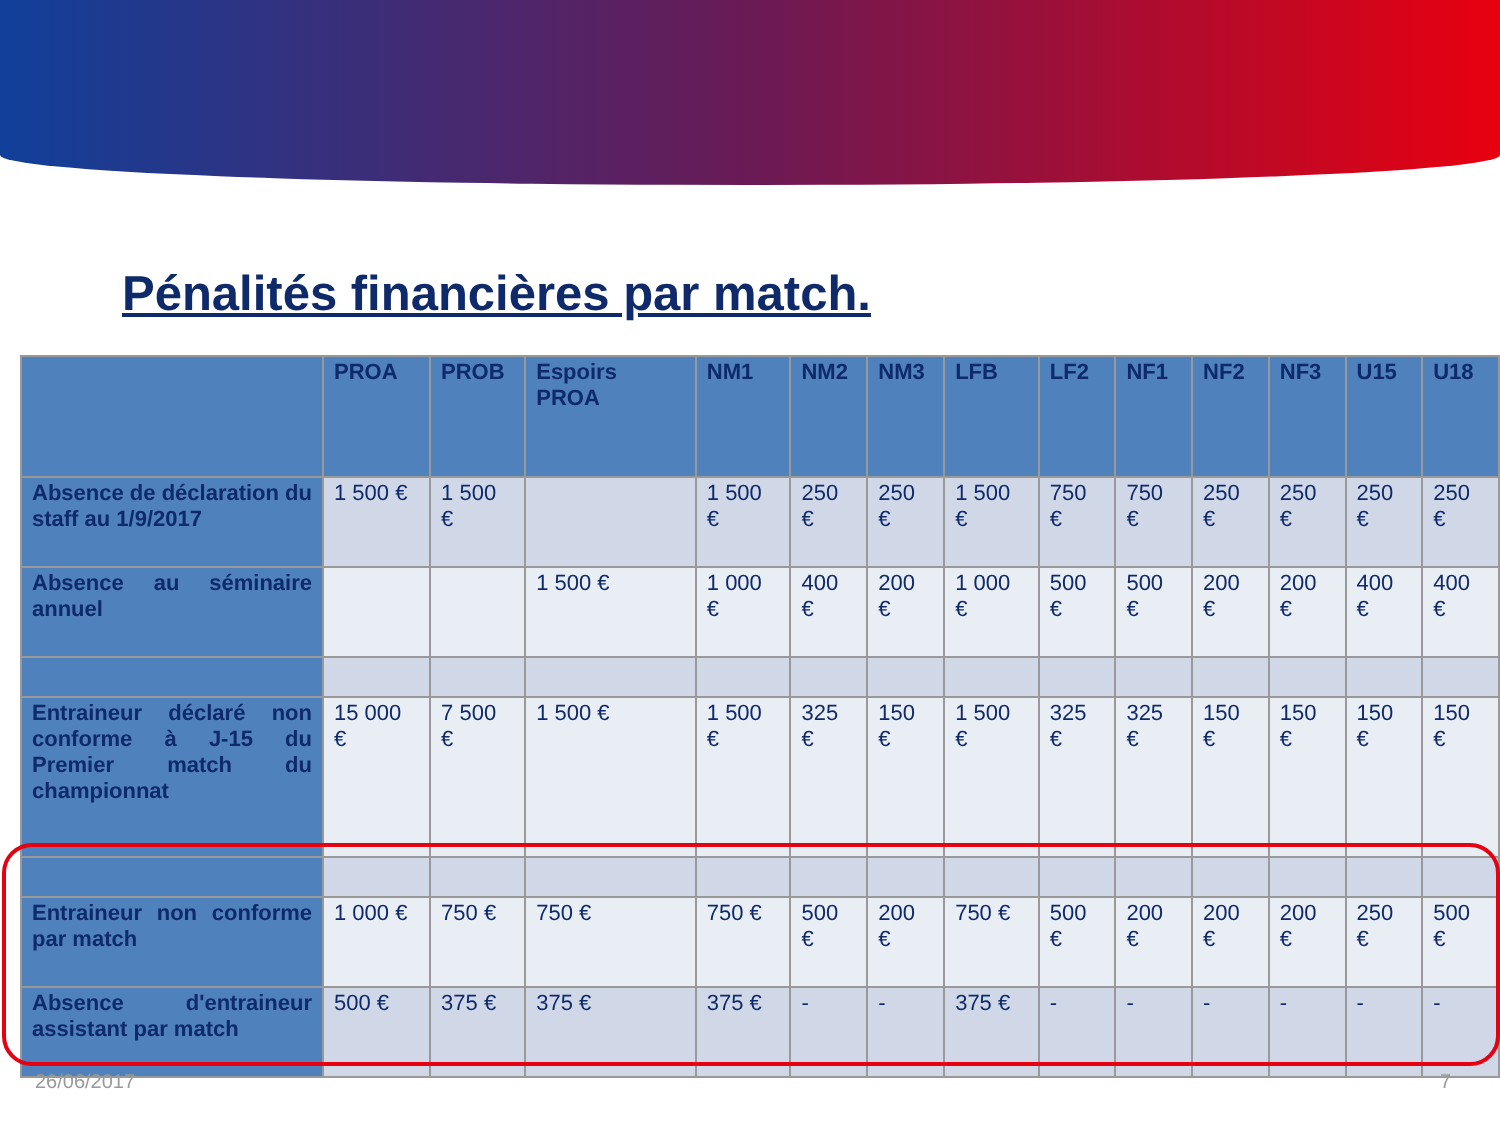Pénalités financières par match.
| | PROA | PROB | Espoirs PROA | NM1 | NM2 | NM3 | LFB | LF2 | NF1 | NF2 | NF3 | U15 | U18 |
| --- | --- | --- | --- | --- | --- | --- | --- | --- | --- | --- | --- | --- | --- |
| Absence de déclaration du staff au 1/9/2017 | 1 500 € | 1 500 € | | 1 500 € | 250 € | 250 € | 1 500 € | 750 € | 750 € | 250 € | 250 € | 250 € | 250 € |
| Absence au séminaire annuel | | | 1 500 € | 1 000 € | 400 € | 200 € | 1 000 € | 500 € | 500 € | 200 € | 200 € | 400 € | 400 € |
| Entraineur déclaré non conforme à J-15 du Premier match du championnat | 15 000 € | 7 500 € | 1 500 € | 1 500 € | 325 € | 150 € | 1 500 € | 325 € | 325 € | 150 € | 150 € | 150 € | 150 € |
| Entraineur non conforme par match | 1 000 € | 750 € | 750 € | 750 € | 500 € | 200 € | 750 € | 500 € | 200 € | 200 € | 200 € | 250 € | 500 € |
| Absence d'entraineur assistant par match | 500 € | 375 € | 375 € | 375 € | - | - | 375 € | - | - | - | - | - | - |
26/06/2017 7